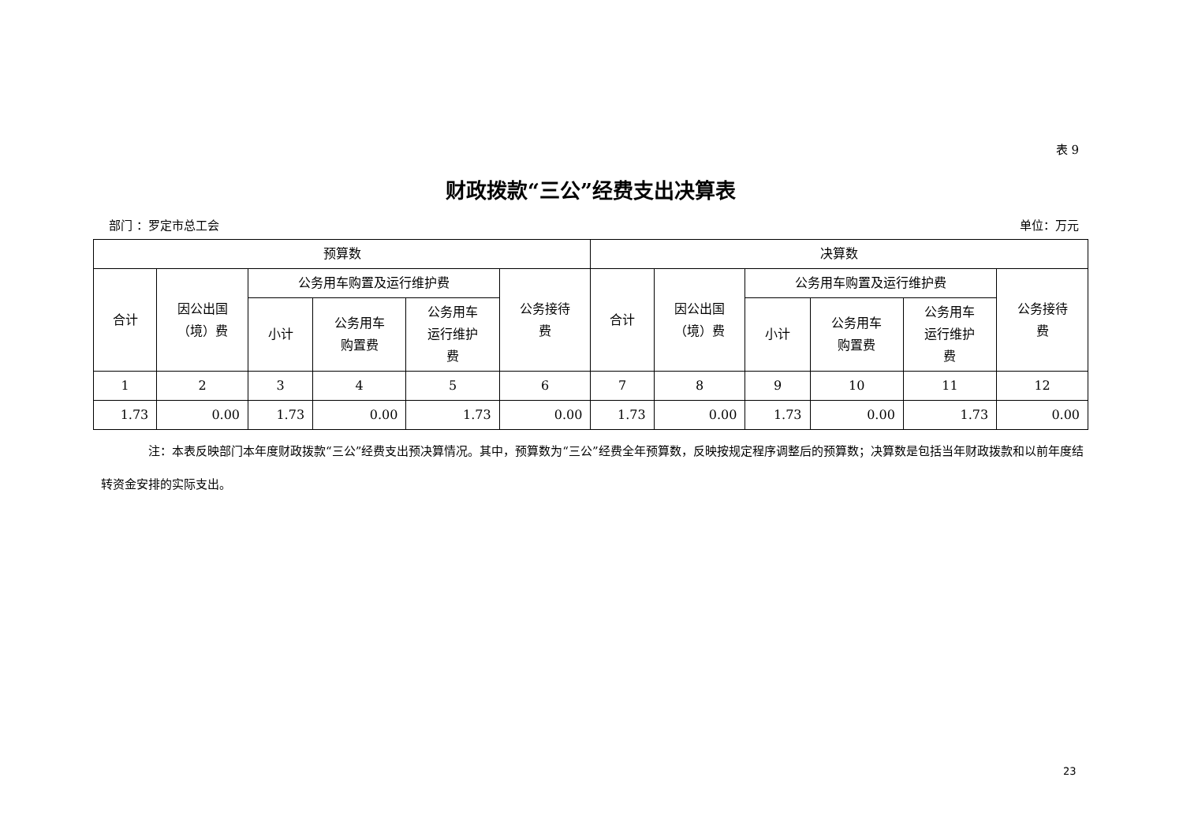表 9
财政拨款“三公”经费支出决算表
部门 ：罗定市总工会 单位：万元
| 预算数 | | | | | | 决算数 | | | | | |
| --- | --- | --- | --- | --- | --- | --- | --- | --- | --- | --- | --- |
| 合计 | 因公出国 （境）费 | 公务用车购置及运行维护费 | | | 公务接待 费 | 合计 | 因公出国 （境）费 | 公务用车购置及运行维护费 | | | 公务接待 费 |
| | | 小计 | 公务用车 购置费 | 公务用车 运行维护 费 | | | | 小计 | 公务用车 购置费 | 公务用车 运行维护 费 | |
| 1 | 2 | 3 | 4 | 5 | 6 | 7 | 8 | 9 | 10 | 11 | 12 |
| 1.73 | 0.00 | 1.73 | 0.00 | 1.73 | 0.00 | 1.73 | 0.00 | 1.73 | 0.00 | 1.73 | 0.00 |
    注：本表反映部门本年度财政拨款“三公”经费支出预决算情况。其中，预算数为“三公”经费全年预算数，反映按规定程序调整后的预算数；决算数是包括当年财政拨款和以前年度结转资金安排的实际支出。
23